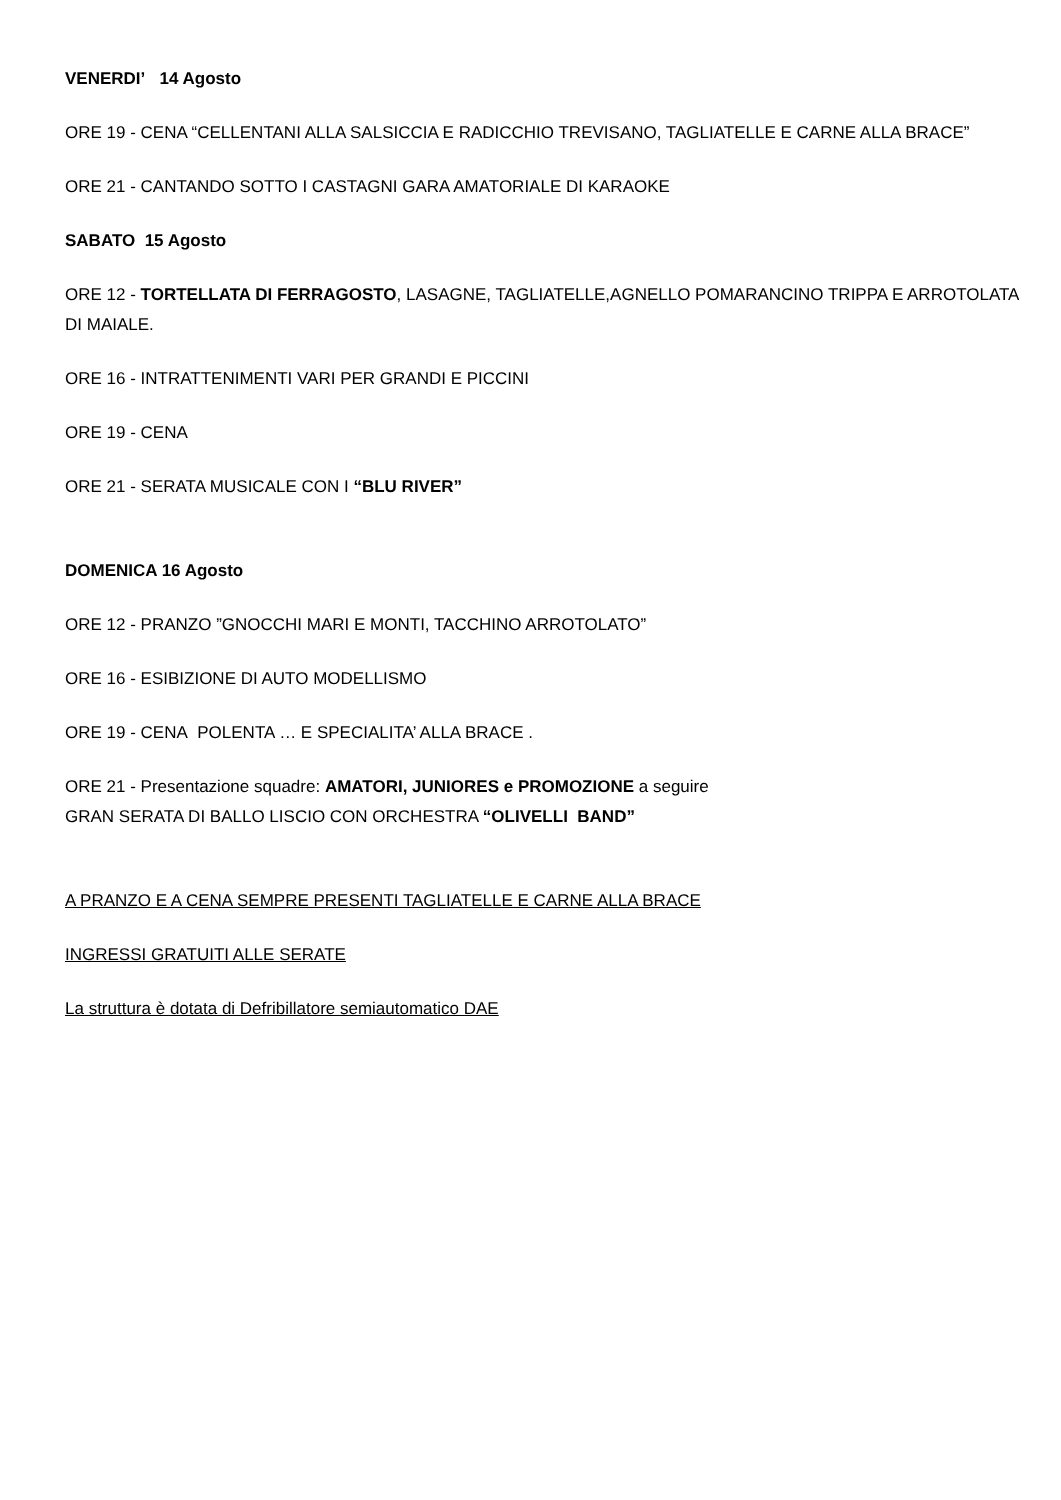VENERDI’ 14 Agosto
ORE 19 - CENA “CELLENTANI ALLA SALSICCIA E RADICCHIO TREVISANO, TAGLIATELLE E CARNE ALLA BRACE”
ORE 21 - CANTANDO SOTTO I CASTAGNI GARA AMATORIALE DI KARAOKE
SABATO 15 Agosto
ORE 12 - TORTELLATA DI FERRAGOSTO, LASAGNE, TAGLIATELLE,AGNELLO POMARANCINO TRIPPA E ARROTOLATA DI MAIALE.
ORE 16 - INTRATTENIMENTI VARI PER GRANDI E PICCINI
ORE 19 - CENA
ORE 21 - SERATA MUSICALE CON I “BLU RIVER”
DOMENICA 16 Agosto
ORE 12 - PRANZO ”GNOCCHI MARI E MONTI, TACCHINO ARROTOLATO”
ORE 16 - ESIBIZIONE DI AUTO MODELLISMO
ORE 19 - CENA POLENTA … E SPECIALITA’ ALLA BRACE .
ORE 21 - Presentazione squadre: AMATORI, JUNIORES e PROMOZIONE a seguire
GRAN SERATA DI BALLO LISCIO CON ORCHESTRA “OLIVELLI BAND”
A PRANZO E A CENA SEMPRE PRESENTI TAGLIATELLE E CARNE ALLA BRACE
INGRESSI GRATUITI ALLE SERATE
La struttura è dotata di Defribillatore semiautomatico DAE